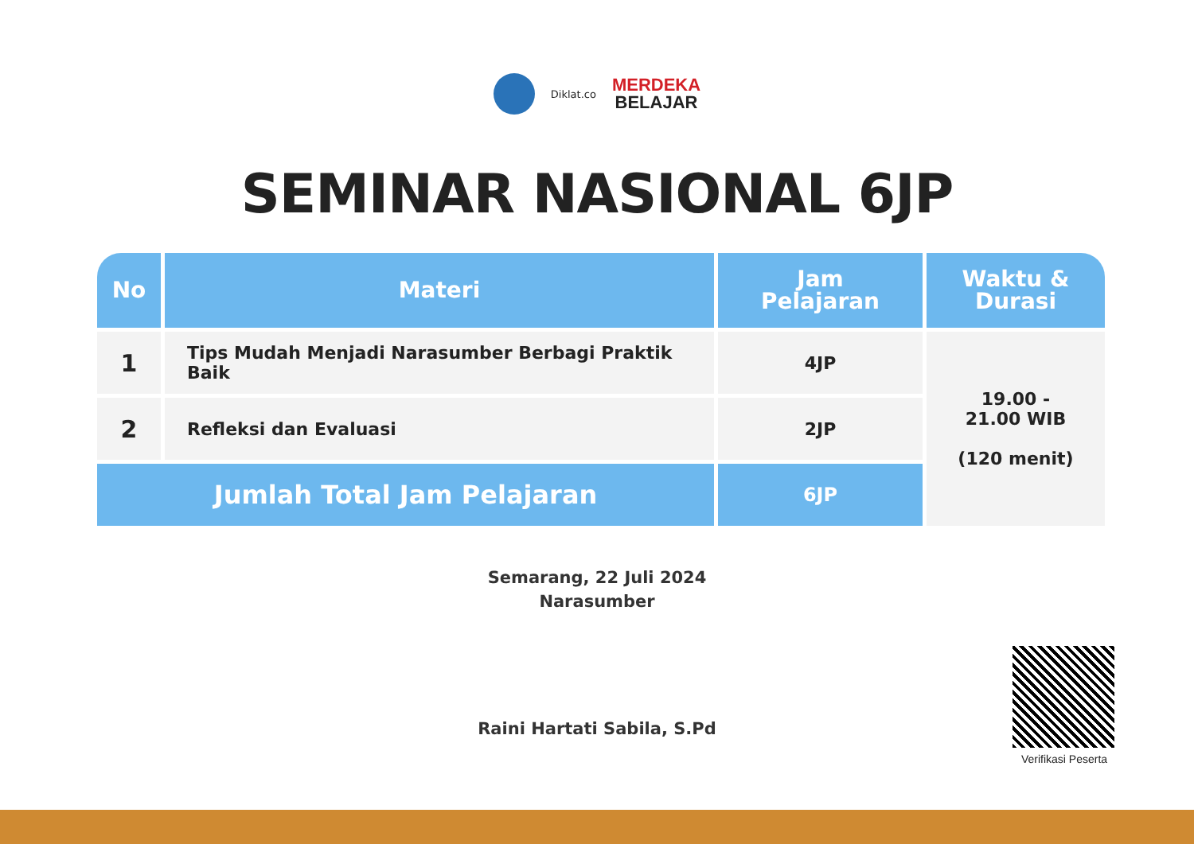Diklat.co MERDEKA BELAJAR
SEMINAR NASIONAL 6JP
| No | Materi | Jam Pelajaran | Waktu & Durasi |
| --- | --- | --- | --- |
| 1 | Tips Mudah Menjadi Narasumber Berbagi Praktik Baik | 4JP | 19.00 - 21.00 WIB (120 menit) |
| 2 | Refleksi dan Evaluasi | 2JP | |
| Jumlah Total Jam Pelajaran | | 6JP | |
Semarang, 22 Juli 2024
Narasumber
Raini Hartati Sabila, S.Pd
Verifikasi Peserta